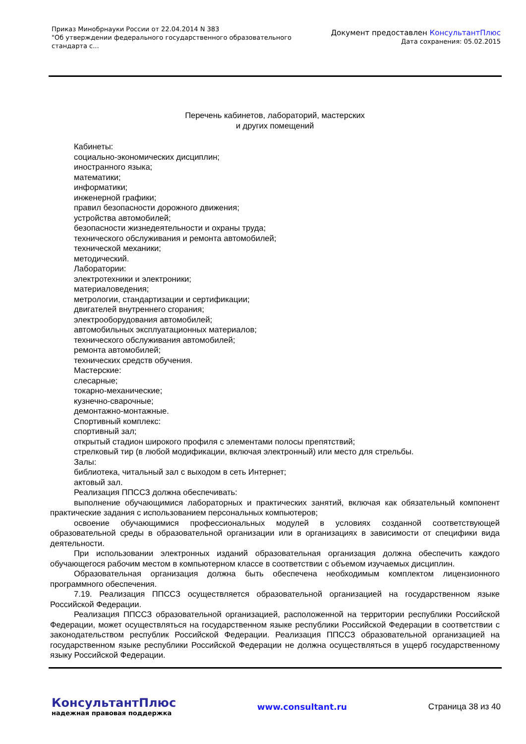Приказ Минобрнауки России от 22.04.2014 N 383
"Об утверждении федерального государственного образовательного
стандарта с...
Документ предоставлен КонсультантПлюс
Дата сохранения: 05.02.2015
Перечень кабинетов, лабораторий, мастерских
и других помещений
Кабинеты:
социально-экономических дисциплин;
иностранного языка;
математики;
информатики;
инженерной графики;
правил безопасности дорожного движения;
устройства автомобилей;
безопасности жизнедеятельности и охраны труда;
технического обслуживания и ремонта автомобилей;
технической механики;
методический.
Лаборатории:
электротехники и электроники;
материаловедения;
метрологии, стандартизации и сертификации;
двигателей внутреннего сгорания;
электрооборудования автомобилей;
автомобильных эксплуатационных материалов;
технического обслуживания автомобилей;
ремонта автомобилей;
технических средств обучения.
Мастерские:
слесарные;
токарно-механические;
кузнечно-сварочные;
демонтажно-монтажные.
Спортивный комплекс:
спортивный зал;
открытый стадион широкого профиля с элементами полосы препятствий;
стрелковый тир (в любой модификации, включая электронный) или место для стрельбы.
Залы:
библиотека, читальный зал с выходом в сеть Интернет;
актовый зал.
Реализация ППССЗ должна обеспечивать:
выполнение обучающимися лабораторных и практических занятий, включая как обязательный компонент практические задания с использованием персональных компьютеров;
освоение обучающимися профессиональных модулей в условиях созданной соответствующей образовательной среды в образовательной организации или в организациях в зависимости от специфики вида деятельности.
При использовании электронных изданий образовательная организация должна обеспечить каждого обучающегося рабочим местом в компьютерном классе в соответствии с объемом изучаемых дисциплин.
Образовательная организация должна быть обеспечена необходимым комплектом лицензионного программного обеспечения.
7.19. Реализация ППССЗ осуществляется образовательной организацией на государственном языке Российской Федерации.
Реализация ППССЗ образовательной организацией, расположенной на территории республики Российской Федерации, может осуществляться на государственном языке республики Российской Федерации в соответствии с законодательством республик Российской Федерации. Реализация ППССЗ образовательной организацией на государственном языке республики Российской Федерации не должна осуществляться в ущерб государственному языку Российской Федерации.
КонсультантПлюс
надежная правовая поддержка
www.consultant.ru Страница 38 из 40